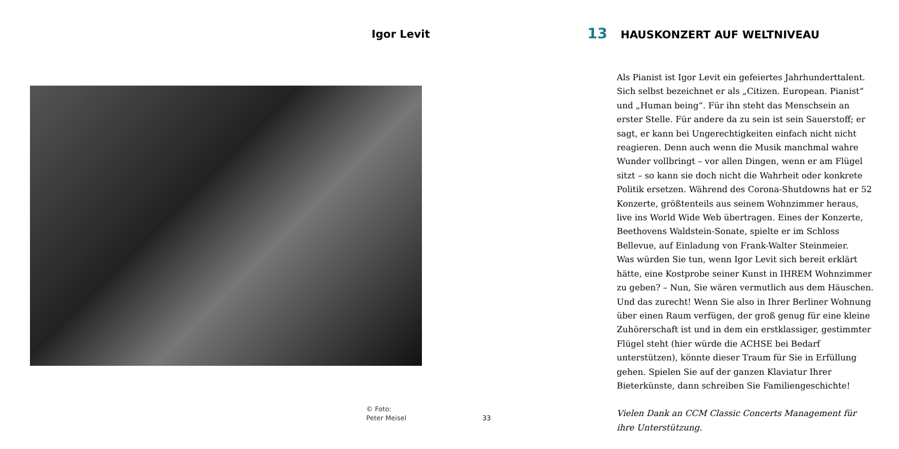Igor Levit
© Foto:
Peter Meisel
33
13 HAUSKONZERT AUF WELTNIVEAU
Als Pianist ist Igor Levit ein gefeiertes Jahrhunderttalent. Sich selbst bezeichnet er als „Citizen. European. Pianist“ und „Human being“. Für ihn steht das Menschsein an erster Stelle. Für andere da zu sein ist sein Sauerstoff; er sagt, er kann bei Ungerechtigkeiten einfach nicht nicht reagieren. Denn auch wenn die Musik manchmal wahre Wunder vollbringt – vor allen Dingen, wenn er am Flügel sitzt – so kann sie doch nicht die Wahrheit oder konkrete Politik ersetzen. Während des Corona-Shutdowns hat er 52 Konzerte, größtenteils aus seinem Wohnzimmer heraus, live ins World Wide Web übertragen. Eines der Konzerte, Beethovens Waldstein-Sonate, spielte er im Schloss Bellevue, auf Einladung von Frank-Walter Steinmeier.
Was würden Sie tun, wenn Igor Levit sich bereit erklärt hätte, eine Kostprobe seiner Kunst in IHREM Wohnzimmer zu geben? – Nun, Sie wären vermutlich aus dem Häuschen. Und das zurecht! Wenn Sie also in Ihrer Berliner Wohnung über einen Raum verfügen, der groß genug für eine kleine Zuhörerschaft ist und in dem ein erstklassiger, gestimmter Flügel steht (hier würde die ACHSE bei Bedarf unterstützen), könnte dieser Traum für Sie in Erfüllung gehen. Spielen Sie auf der ganzen Klaviatur Ihrer Bieterkünste, dann schreiben Sie Familiengeschichte!
Vielen Dank an CCM Classic Concerts Management für ihre Unterstützung.